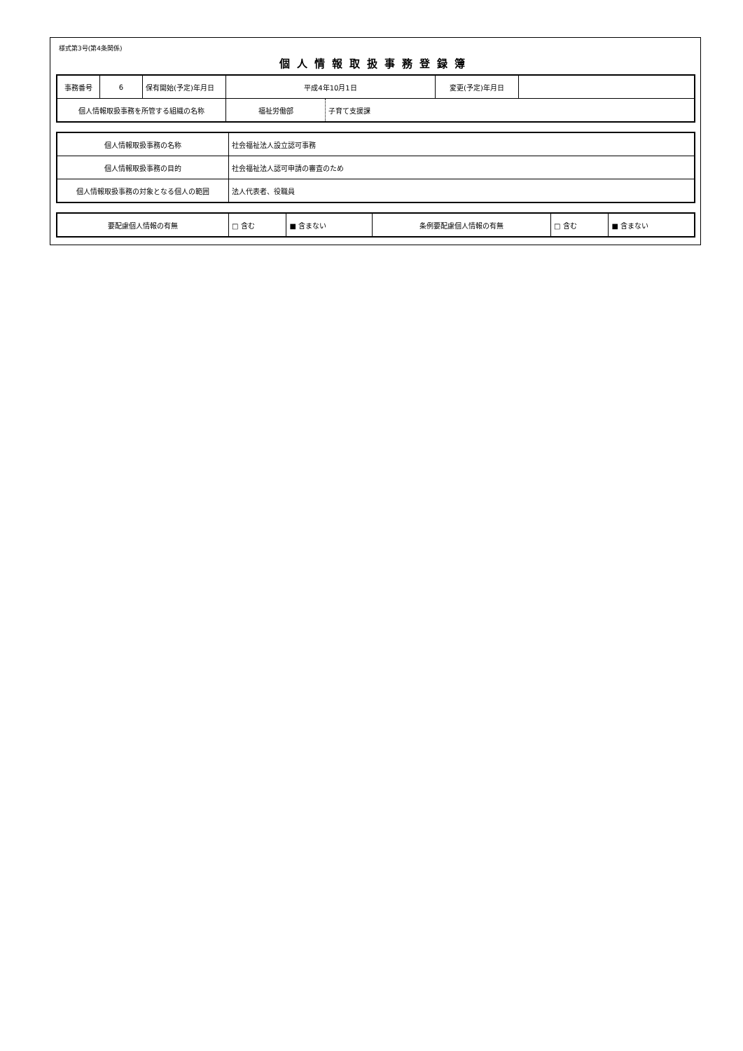様式第3号(第4条関係)
個人情報取扱事務登録簿
| 事務番号 | 6 | 保有開始(予定)年月日 | 平成4年10月1日 | 変更(予定)年月日 | |
| 個人情報取扱事務を所管する組織の名称 | | | / 福祉労働部 / 子育て支援課 / | | |
| 個人情報取扱事務の名称 | 社会福祉法人設立認可事務 |
| 個人情報取扱事務の目的 | 社会福祉法人認可申請の審査のため |
| 個人情報取扱事務の対象となる個人の範囲 | 法人代表者、役職員 |
| 要配慮個人情報の有無 | □ 含む | ■ 含まない | 条例要配慮個人情報の有無 | □ 含む | ■ 含まない |